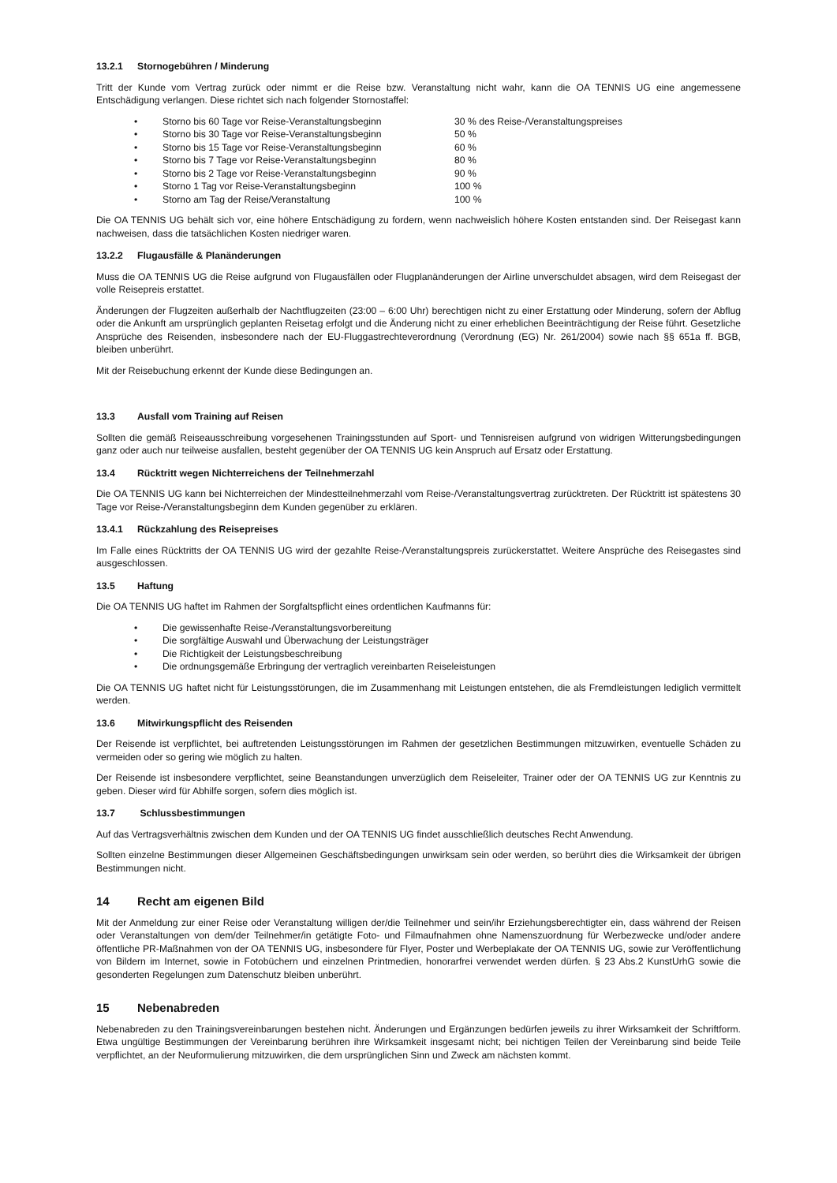13.2.1 Stornogebühren / Minderung
Tritt der Kunde vom Vertrag zurück oder nimmt er die Reise bzw. Veranstaltung nicht wahr, kann die OA TENNIS UG eine angemessene Entschädigung verlangen. Diese richtet sich nach folgender Stornostaffel:
• Storno bis 60 Tage vor Reise-Veranstaltungsbeginn 30 % des Reise-/Veranstaltungspreises
• Storno bis 30 Tage vor Reise-Veranstaltungsbeginn 50 %
• Storno bis 15 Tage vor Reise-Veranstaltungsbeginn 60 %
• Storno bis 7 Tage vor Reise-Veranstaltungsbeginn 80 %
• Storno bis 2 Tage vor Reise-Veranstaltungsbeginn 90 %
• Storno 1 Tag vor Reise-Veranstaltungsbeginn 100 %
• Storno am Tag der Reise/Veranstaltung 100 %
Die OA TENNIS UG behält sich vor, eine höhere Entschädigung zu fordern, wenn nachweislich höhere Kosten entstanden sind. Der Reisegast kann nachweisen, dass die tatsächlichen Kosten niedriger waren.
13.2.2 Flugausfälle & Planänderungen
Muss die OA TENNIS UG die Reise aufgrund von Flugausfällen oder Flugplanänderungen der Airline unverschuldet absagen, wird dem Reisegast der volle Reisepreis erstattet.
Änderungen der Flugzeiten außerhalb der Nachtflugzeiten (23:00 – 6:00 Uhr) berechtigen nicht zu einer Erstattung oder Minderung, sofern der Abflug oder die Ankunft am ursprünglich geplanten Reisetag erfolgt und die Änderung nicht zu einer erheblichen Beeinträchtigung der Reise führt. Gesetzliche Ansprüche des Reisenden, insbesondere nach der EU-Fluggastrechteverordnung (Verordnung (EG) Nr. 261/2004) sowie nach §§ 651a ff. BGB, bleiben unberührt.
Mit der Reisebuchung erkennt der Kunde diese Bedingungen an.
13.3 Ausfall vom Training auf Reisen
Sollten die gemäß Reiseausschreibung vorgesehenen Trainingsstunden auf Sport- und Tennisreisen aufgrund von widrigen Witterungsbedingungen ganz oder auch nur teilweise ausfallen, besteht gegenüber der OA TENNIS UG kein Anspruch auf Ersatz oder Erstattung.
13.4 Rücktritt wegen Nichterreichens der Teilnehmerzahl
Die OA TENNIS UG kann bei Nichterreichen der Mindestteilnehmerzahl vom Reise-/Veranstaltungsvertrag zurücktreten. Der Rücktritt ist spätestens 30 Tage vor Reise-/Veranstaltungsbeginn dem Kunden gegenüber zu erklären.
13.4.1 Rückzahlung des Reisepreises
Im Falle eines Rücktritts der OA TENNIS UG wird der gezahlte Reise-/Veranstaltungspreis zurückerstattet. Weitere Ansprüche des Reisegastes sind ausgeschlossen.
13.5 Haftung
Die OA TENNIS UG haftet im Rahmen der Sorgfaltspflicht eines ordentlichen Kaufmanns für:
• Die gewissenhafte Reise-/Veranstaltungsvorbereitung
• Die sorgfältige Auswahl und Überwachung der Leistungsträger
• Die Richtigkeit der Leistungsbeschreibung
• Die ordnungsgemäße Erbringung der vertraglich vereinbarten Reiseleistungen
Die OA TENNIS UG haftet nicht für Leistungsstörungen, die im Zusammenhang mit Leistungen entstehen, die als Fremdleistungen lediglich vermittelt werden.
13.6 Mitwirkungspflicht des Reisenden
Der Reisende ist verpflichtet, bei auftretenden Leistungsstörungen im Rahmen der gesetzlichen Bestimmungen mitzuwirken, eventuelle Schäden zu vermeiden oder so gering wie möglich zu halten.
Der Reisende ist insbesondere verpflichtet, seine Beanstandungen unverzüglich dem Reiseleiter, Trainer oder der OA TENNIS UG zur Kenntnis zu geben. Dieser wird für Abhilfe sorgen, sofern dies möglich ist.
13.7 Schlussbestimmungen
Auf das Vertragsverhältnis zwischen dem Kunden und der OA TENNIS UG findet ausschließlich deutsches Recht Anwendung.
Sollten einzelne Bestimmungen dieser Allgemeinen Geschäftsbedingungen unwirksam sein oder werden, so berührt dies die Wirksamkeit der übrigen Bestimmungen nicht.
14 Recht am eigenen Bild
Mit der Anmeldung zur einer Reise oder Veranstaltung willigen der/die Teilnehmer und sein/ihr Erziehungsberechtigter ein, dass während der Reisen oder Veranstaltungen von dem/der Teilnehmer/in getätigte Foto- und Filmaufnahmen ohne Namenszuordnung für Werbezwecke und/oder andere öffentliche PR-Maßnahmen von der OA TENNIS UG, insbesondere für Flyer, Poster und Werbeplakate der OA TENNIS UG, sowie zur Veröffentlichung von Bildern im Internet, sowie in Fotobüchern und einzelnen Printmedien, honorarfrei verwendet werden dürfen. § 23 Abs.2 KunstUrhG sowie die gesonderten Regelungen zum Datenschutz bleiben unberührt.
15 Nebenabreden
Nebenabreden zu den Trainingsvereinbarungen bestehen nicht. Änderungen und Ergänzungen bedürfen jeweils zu ihrer Wirksamkeit der Schriftform. Etwa ungültige Bestimmungen der Vereinbarung berühren ihre Wirksamkeit insgesamt nicht; bei nichtigen Teilen der Vereinbarung sind beide Teile verpflichtet, an der Neuformulierung mitzuwirken, die dem ursprünglichen Sinn und Zweck am nächsten kommt.